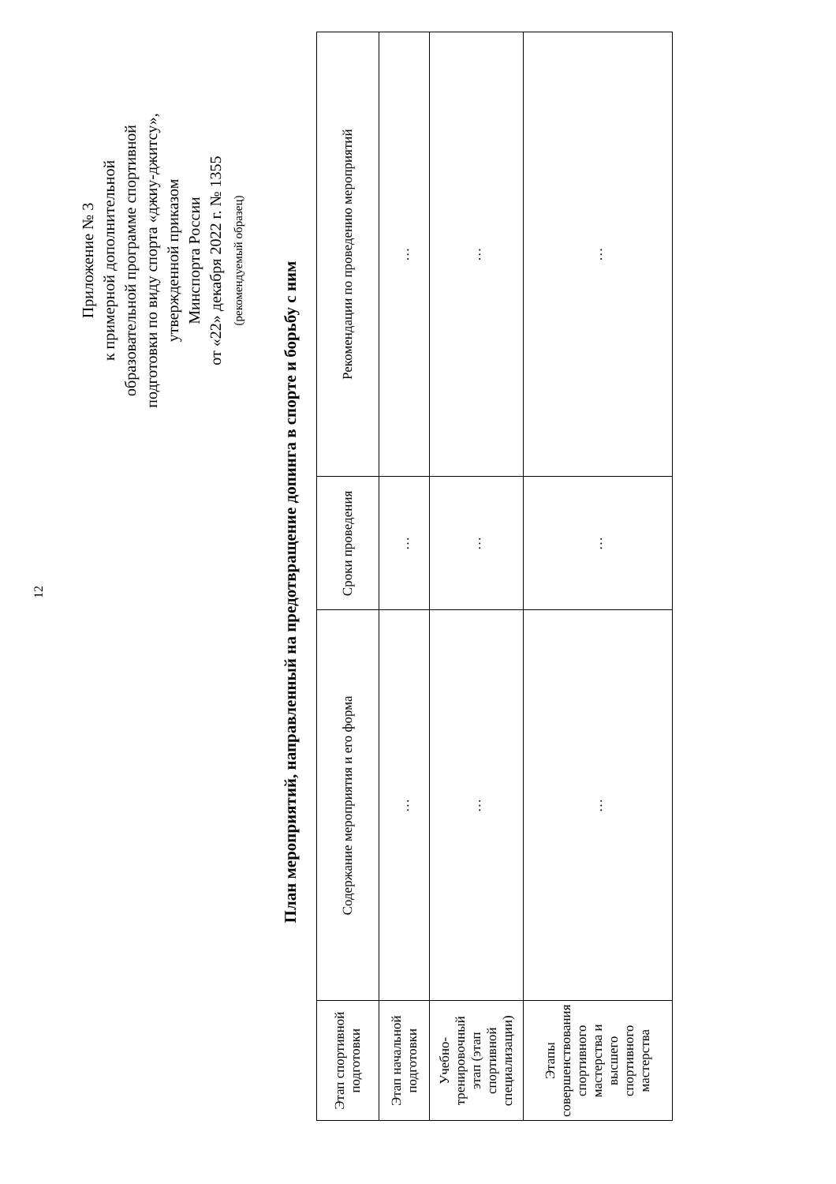12
Приложение № 3
к примерной дополнительной
образовательной программе спортивной
подготовки по виду спорта «джиу-джитсу»,
утвержденной приказом
Минспорта России
от «22» декабря 2022 г. № 1355
(рекомендуемый образец)
План мероприятий, направленный на предотвращение допинга в спорте и борьбу с ним
| Этап спортивной подготовки | Содержание мероприятия и его форма | Сроки проведения | Рекомендации по проведению мероприятий |
| --- | --- | --- | --- |
| Этап начальной подготовки | … | … | … |
| Учебно-тренировочный этап (этап спортивной специализации) | … | … | … |
| Этапы совершенствования спортивного мастерства и высшего спортивного мастерства | … | … | … |